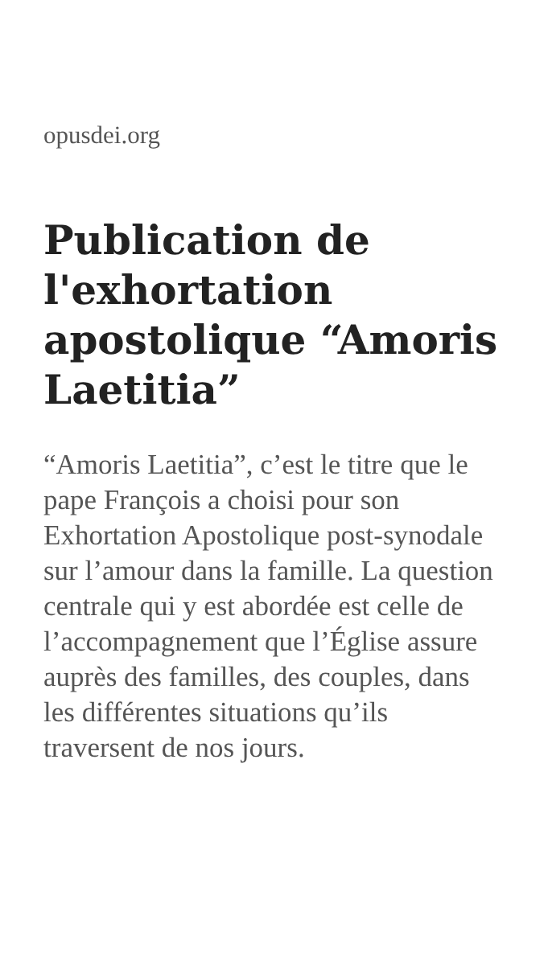opusdei.org
Publication de l'exhortation apostolique “Amoris Laetitia”
“Amoris Laetitia”, c’est le titre que le pape François a choisi pour son Exhortation Apostolique post-synodale sur l’amour dans la famille. La question centrale qui y est abordée est celle de l’accompagnement que l’Église assure auprès des familles, des couples, dans les différentes situations qu’ils traversent de nos jours.